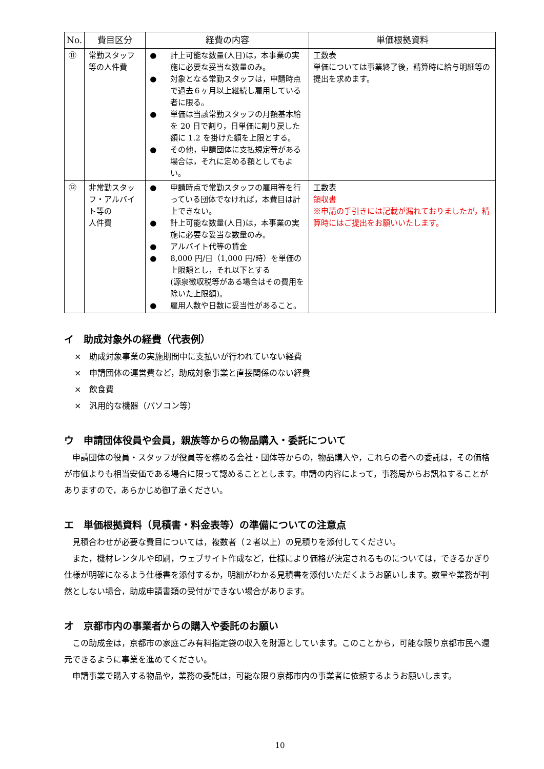| No. | 費目区分 | 経費の内容 | 単価根拠資料 |
| --- | --- | --- | --- |
| ⑪ | 常勤スタッフ等の人件費 | ● 計上可能な数量(人日)は，本事業の実施に必要な妥当な数量のみ。 ● 対象となる常勤スタッフは，申請時点で過去６ヶ月以上継続し雇用している者に限る。 ● 単価は当該常勤スタッフの月額基本給を 20 日で割り，日単価に割り戻した額に 1.2 を掛けた額を上限とする。 ● その他，申請団体に支払規定等がある場合は，それに定める額としてもよい。 | 工数表 単価については事業終了後，精算時に給与明細等の提出を求めます。 |
| ⑫ | 非常勤スタッフ・アルバイト等の 人件費 | ● 申請時点で常勤スタッフの雇用等を行っている団体でなければ，本費目は計上できない。 ● 計上可能な数量(人日)は，本事業の実施に必要な妥当な数量のみ。 ● アルバイト代等の賃金 ● 8,000 円/日（1,000 円/時）を単価の上限額とし，それ以下とする (源泉徴収税等がある場合はその費用を除いた上限額)。 ● 雇用人数や日数に妥当性があること。 | 工数表 領収書 ※申請の手引きには記載が漏れておりましたが，精算時にはご提出をお願いいたします。 |
イ　助成対象外の経費（代表例）
×　助成対象事業の実施期間中に支払いが行われていない経費
×　申請団体の運営費など，助成対象事業と直接関係のない経費
×　飲食費
×　汎用的な機器（パソコン等）
ウ　申請団体役員や会員，親族等からの物品購入・委託について
　申請団体の役員・スタッフが役員等を務める会社・団体等からの，物品購入や，これらの者への委託は，その価格が市価よりも相当安価である場合に限って認めることとします。申請の内容によって，事務局からお訊ねすることがありますので，あらかじめ御了承ください。
エ　単価根拠資料（見積書・料金表等）の準備についての注意点
　見積合わせが必要な費目については，複数者（２者以上）の見積りを添付してください。
　また，機材レンタルや印刷，ウェブサイト作成など，仕様により価格が決定されるものについては，できるかぎり仕様が明確になるよう仕様書を添付するか，明細がわかる見積書を添付いただくようお願いします。数量や業務が判然としない場合，助成申請書類の受付ができない場合があります。
オ　京都市内の事業者からの購入や委託のお願い
　この助成金は，京都市の家庭ごみ有料指定袋の収入を財源としています。このことから，可能な限り京都市民へ還元できるように事業を進めてください。
　申請事業で購入する物品や，業務の委託は，可能な限り京都市内の事業者に依頼するようお願いします。
10